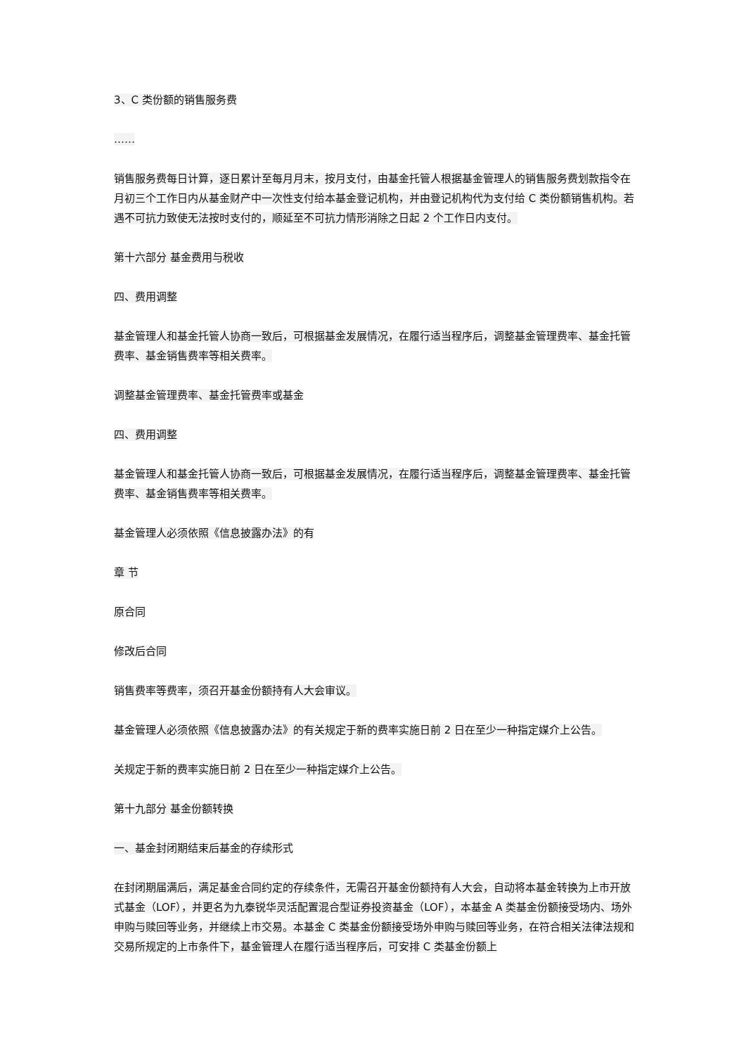3、C 类份额的销售服务费
……
销售服务费每日计算，逐日累计至每月月末，按月支付，由基金托管人根据基金管理人的销售服务费划款指令在月初三个工作日内从基金财产中一次性支付给本基金登记机构，并由登记机构代为支付给 C 类份额销售机构。若遇不可抗力致使无法按时支付的，顺延至不可抗力情形消除之日起 2 个工作日内支付。
第十六部分 基金费用与税收
四、费用调整
基金管理人和基金托管人协商一致后，可根据基金发展情况，在履行适当程序后，调整基金管理费率、基金托管费率、基金销售费率等相关费率。
调整基金管理费率、基金托管费率或基金
四、费用调整
基金管理人和基金托管人协商一致后，可根据基金发展情况，在履行适当程序后，调整基金管理费率、基金托管费率、基金销售费率等相关费率。
基金管理人必须依照《信息披露办法》的有
章 节
原合同
修改后合同
销售费率等费率，须召开基金份额持有人大会审议。
基金管理人必须依照《信息披露办法》的有关规定于新的费率实施日前 2 日在至少一种指定媒介上公告。
关规定于新的费率实施日前 2 日在至少一种指定媒介上公告。
第十九部分 基金份额转换
一、基金封闭期结束后基金的存续形式
在封闭期届满后，满足基金合同约定的存续条件，无需召开基金份额持有人大会，自动将本基金转换为上市开放式基金（LOF），并更名为九泰锐华灵活配置混合型证券投资基金（LOF），本基金 A 类基金份额接受场内、场外申购与赎回等业务，并继续上市交易。本基金 C 类基金份额接受场外申购与赎回等业务，在符合相关法律法规和交易所规定的上市条件下，基金管理人在履行适当程序后，可安排 C 类基金份额上